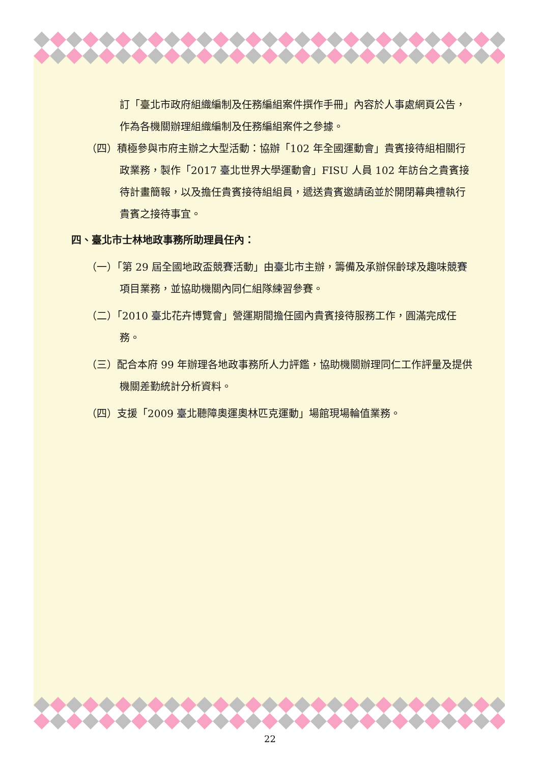訂「臺北市政府組織編制及任務編組案件撰作手冊」內容於人事處網頁公告，作為各機關辦理組織編制及任務編組案件之參據。
（四）積極參與市府主辦之大型活動：協辦「102 年全國運動會」貴賓接待組相關行政業務，製作「2017 臺北世界大學運動會」FISU 人員 102 年訪台之貴賓接待計畫簡報，以及擔任貴賓接待組組員，遞送貴賓邀請函並於開閉幕典禮執行貴賓之接待事宜。
四、臺北市士林地政事務所助理員任內：
（一）「第 29 屆全國地政盃競賽活動」由臺北市主辦，籌備及承辦保齡球及趣味競賽項目業務，並協助機關內同仁組隊練習參賽。
（二）「2010 臺北花卉博覽會」營運期間擔任國內貴賓接待服務工作，圓滿完成任務。
（三）配合本府 99 年辦理各地政事務所人力評鑑，協助機關辦理同仁工作評量及提供機關差勤統計分析資料。
（四）支援「2009 臺北聽障奧運奧林匹克運動」場館現場輪值業務。
22